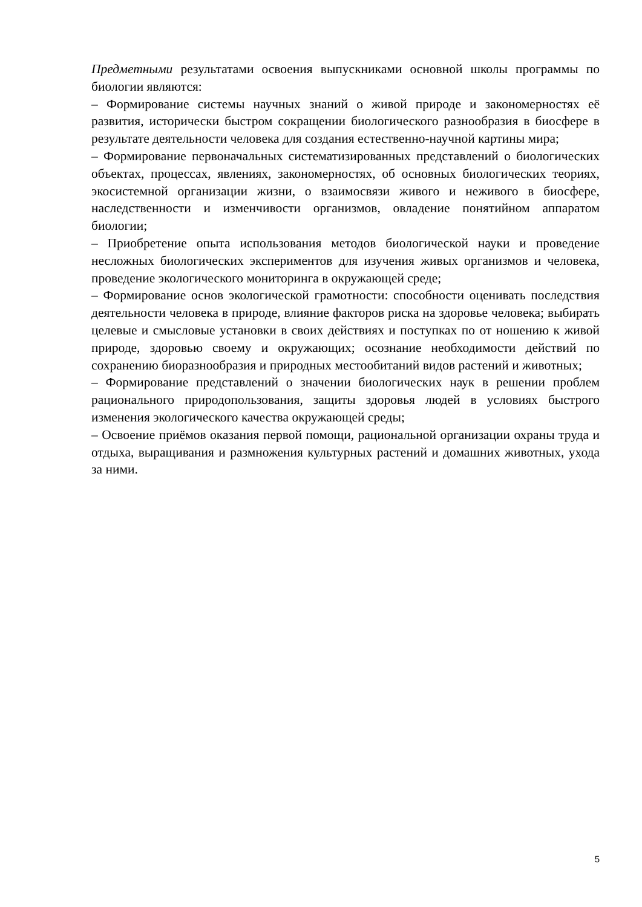Предметными результатами освоения выпускниками основной школы программы по биологии являются:
– Формирование системы научных знаний о живой природе и закономерностях её развития, исторически быстром сокращении биологического разнообразия в биосфере в результате деятельности человека для создания естественно-научной картины мира;
– Формирование первоначальных систематизированных представлений о биологических объектах, процессах, явлениях, закономерностях, об основных биологических теориях, экосистемной организации жизни, о взаимосвязи живого и неживого в биосфере, наследственности и изменчивости организмов, овладение понятийном аппаратом биологии;
– Приобретение опыта использования методов биологической науки и проведение несложных биологических экспериментов для изучения живых организмов и человека, проведение экологического мониторинга в окружающей среде;
– Формирование основ экологической грамотности: способности оценивать последствия деятельности человека в природе, влияние факторов риска на здоровье человека; выбирать целевые и смысловые установки в своих действиях и поступках по от ношению к живой природе, здоровью своему и окружающих; осознание необходимости действий по сохранению биоразнообразия и природных местообитаний видов растений и животных;
– Формирование представлений о значении биологических наук в решении проблем рационального природопользования, защиты здоровья людей в условиях быстрого изменения экологического качества окружающей среды;
– Освоение приёмов оказания первой помощи, рациональной организации охраны труда и отдыха, выращивания и размножения культурных растений и домашних животных, ухода за ними.
5